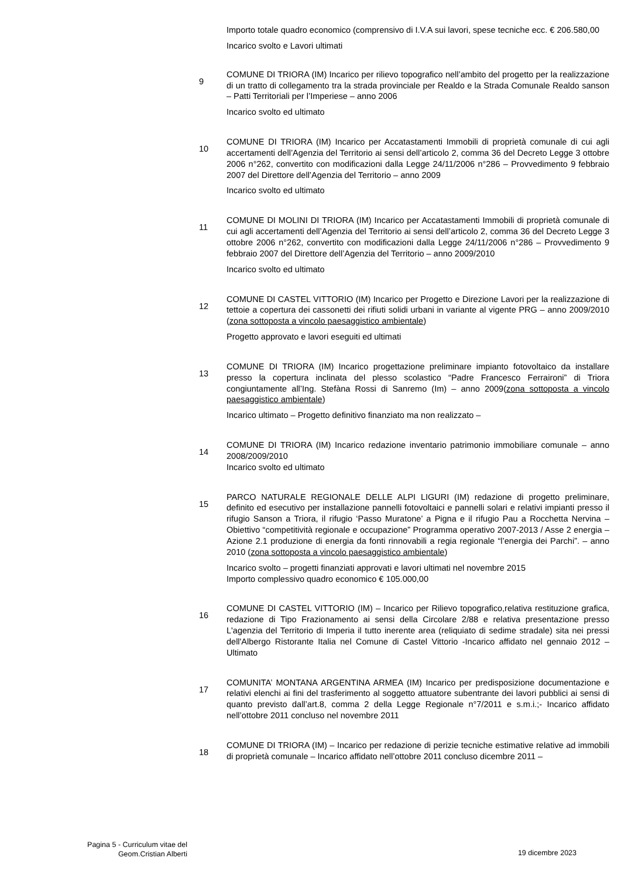Importo totale quadro economico (comprensivo di I.V.A sui lavori, spese tecniche ecc. € 206.580,00
Incarico svolto e Lavori ultimati
9
COMUNE DI TRIORA (IM) Incarico per rilievo topografico nell’ambito del progetto per la realizzazione di un tratto di collegamento tra la strada provinciale per Realdo e la Strada Comunale Realdo sanson – Patti Territoriali per l’Imperiese – anno 2006
Incarico svolto ed ultimato
10
COMUNE DI TRIORA (IM) Incarico per Accatastamenti Immobili di proprietà comunale di cui agli accertamenti dell’Agenzia del Territorio ai sensi dell’articolo 2, comma 36 del Decreto Legge 3 ottobre 2006 n°262, convertito con modificazioni dalla Legge 24/11/2006 n°286 – Provvedimento 9 febbraio 2007 del Direttore dell’Agenzia del Territorio – anno 2009
Incarico svolto ed ultimato
11
COMUNE DI MOLINI DI TRIORA (IM) Incarico per Accatastamenti Immobili di proprietà comunale di cui agli accertamenti dell’Agenzia del Territorio ai sensi dell’articolo 2, comma 36 del Decreto Legge 3 ottobre 2006 n°262, convertito con modificazioni dalla Legge 24/11/2006 n°286 – Provvedimento 9 febbraio 2007 del Direttore dell’Agenzia del Territorio – anno 2009/2010
Incarico svolto ed ultimato
12
COMUNE DI CASTEL VITTORIO (IM) Incarico per Progetto e Direzione Lavori per la realizzazione di tettoie a copertura dei cassonetti dei rifiuti solidi urbani in variante al vigente PRG – anno 2009/2010 (zona sottoposta a vincolo paesaggistico ambientale)
Progetto approvato e lavori eseguiti ed ultimati
13
COMUNE DI TRIORA (IM) Incarico progettazione preliminare impianto fotovoltaico da installare presso la copertura inclinata del plesso scolastico “Padre Francesco Ferraironi” di Triora congiuntamente all’Ing. Stefàna Rossi di Sanremo (Im) – anno 2009(zona sottoposta a vincolo paesaggistico ambientale)
Incarico ultimato – Progetto definitivo finanziato ma non realizzato –
14
COMUNE DI TRIORA (IM) Incarico redazione inventario patrimonio immobiliare comunale – anno 2008/2009/2010
Incarico svolto ed ultimato
15
PARCO NATURALE REGIONALE DELLE ALPI LIGURI (IM) redazione di progetto preliminare, definito ed esecutivo per installazione pannelli fotovoltaici e pannelli solari e relativi impianti presso il rifugio Sanson a Triora, il rifugio ‘Passo Muratone’ a Pigna e il rifugio Pau a Rocchetta Nervina – Obiettivo “competitività regionale e occupazione” Programma operativo 2007-2013 / Asse 2 energia – Azione 2.1 produzione di energia da fonti rinnovabili a regia regionale “l’energia dei Parchi”. – anno 2010 (zona sottoposta a vincolo paesaggistico ambientale)
Incarico svolto – progetti finanziati approvati e lavori ultimati nel novembre 2015
Importo complessivo quadro economico € 105.000,00
16
COMUNE DI CASTEL VITTORIO (IM) – Incarico per Rilievo topografico,relativa restituzione grafica, redazione di Tipo Frazionamento ai sensi della Circolare 2/88 e relativa presentazione presso L'agenzia del Territorio di Imperia il tutto inerente area (reliquiato di sedime stradale) sita nei pressi dell'Albergo Ristorante Italia nel Comune di Castel Vittorio -Incarico affidato nel gennaio 2012 – Ultimato
17
COMUNITA’ MONTANA ARGENTINA ARMEA (IM) Incarico per predisposizione documentazione e relativi elenchi ai fini del trasferimento al soggetto attuatore subentrante dei lavori pubblici ai sensi di quanto previsto dall’art.8, comma 2 della Legge Regionale n°7/2011 e s.m.i.;- Incarico affidato nell’ottobre 2011 concluso nel novembre 2011
18
COMUNE DI TRIORA (IM) – Incarico per redazione di perizie tecniche estimative relative ad immobili di proprietà comunale – Incarico affidato nell’ottobre 2011 concluso dicembre 2011 –
Pagina 5 - Curriculum vitae del
Geom.Cristian Alberti
19 dicembre 2023